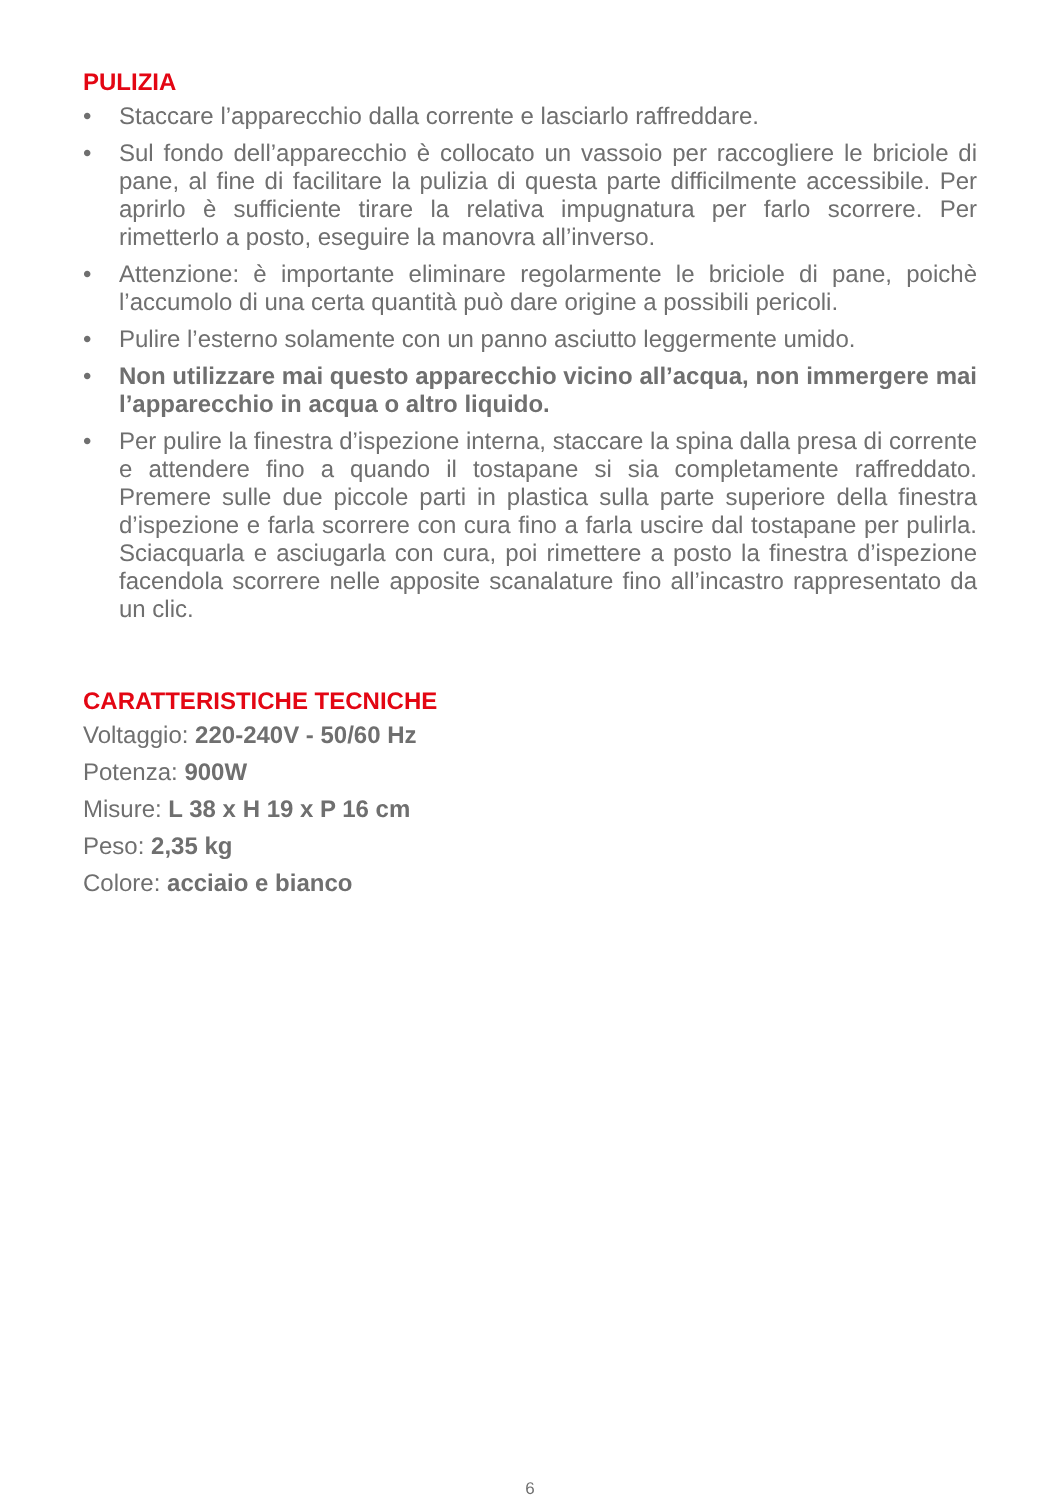PULIZIA
• Staccare l’apparecchio dalla corrente e lasciarlo raffreddare.
• Sul fondo dell’apparecchio è collocato un vassoio per raccogliere le briciole di pane, al fine di facilitare la pulizia di questa parte difficilmente accessibile. Per aprirlo è sufficiente tirare la relativa impugnatura per farlo scorrere. Per rimetterlo a posto, eseguire la manovra all’inverso.
• Attenzione: è importante eliminare regolarmente le briciole di pane, poichè l’accumolo di una certa quantità può dare origine a possibili pericoli.
• Pulire l’esterno solamente con un panno asciutto leggermente umido.
• Non utilizzare mai questo apparecchio vicino all’acqua, non immergere mai l’apparecchio in acqua o altro liquido.
• Per pulire la finestra d’ispezione interna, staccare la spina dalla presa di corrente e attendere fino a quando il tostapane si sia completamente raffreddato. Premere sulle due piccole parti in plastica sulla parte superiore della finestra d’ispezione e farla scorrere con cura fino a farla uscire dal tostapane per pulirla. Sciacquarla e asciugarla con cura, poi rimettere a posto la finestra d’ispezione facendola scorrere nelle apposite scanalature fino all’incastro rappresentato da un clic.
CARATTERISTICHE TECNICHE
Voltaggio: 220-240V - 50/60 Hz
Potenza: 900W
Misure: L 38 x H 19 x P 16 cm
Peso: 2,35 kg
Colore: acciaio e bianco
6